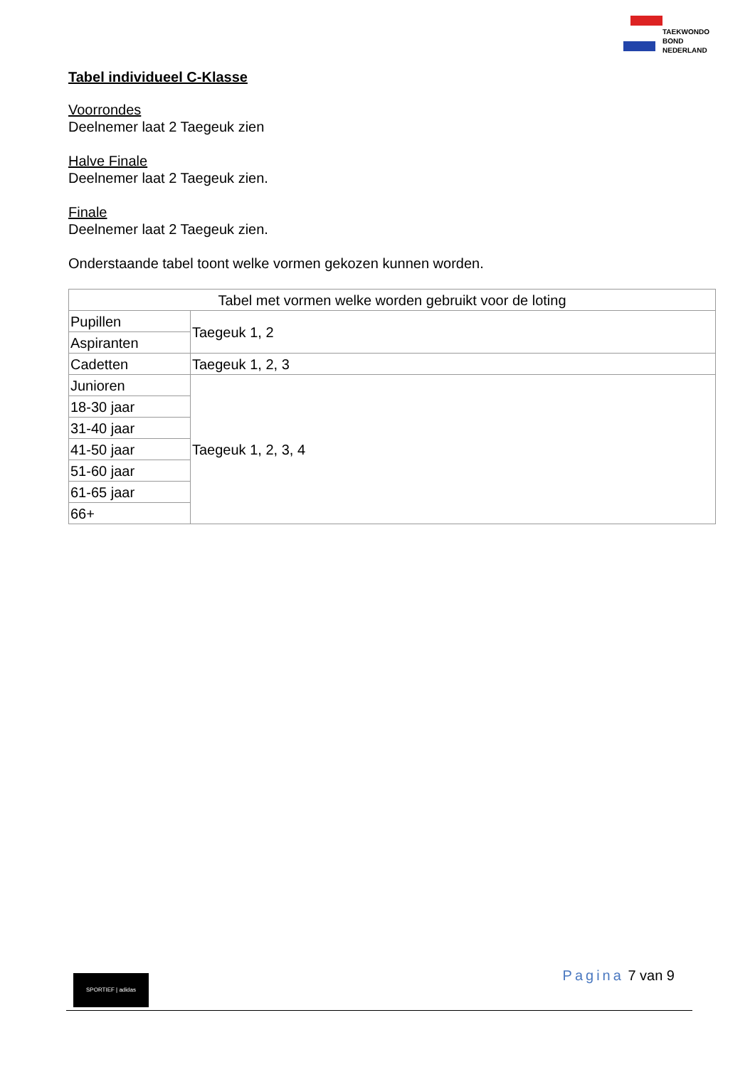TAEKWONDO
BOND
NEDERLAND
Tabel individueel C-Klasse
Voorrondes
Deelnemer laat 2 Taegeuk zien
Halve Finale
Deelnemer laat 2 Taegeuk zien.
Finale
Deelnemer laat 2 Taegeuk zien.
Onderstaande tabel toont welke vormen gekozen kunnen worden.
| Tabel met vormen welke worden gebruikt voor de loting | |
| Pupillen | Taegeuk 1, 2 |
| Aspiranten | |
| Cadetten | Taegeuk 1, 2, 3 |
| Junioren | Taegeuk 1, 2, 3, 4 |
| 18-30 jaar | |
| 31-40 jaar | |
| 41-50 jaar | |
| 51-60 jaar | |
| 61-65 jaar | |
| 66+ | |
SPORTIEF | adidas Pagina 7 van 9